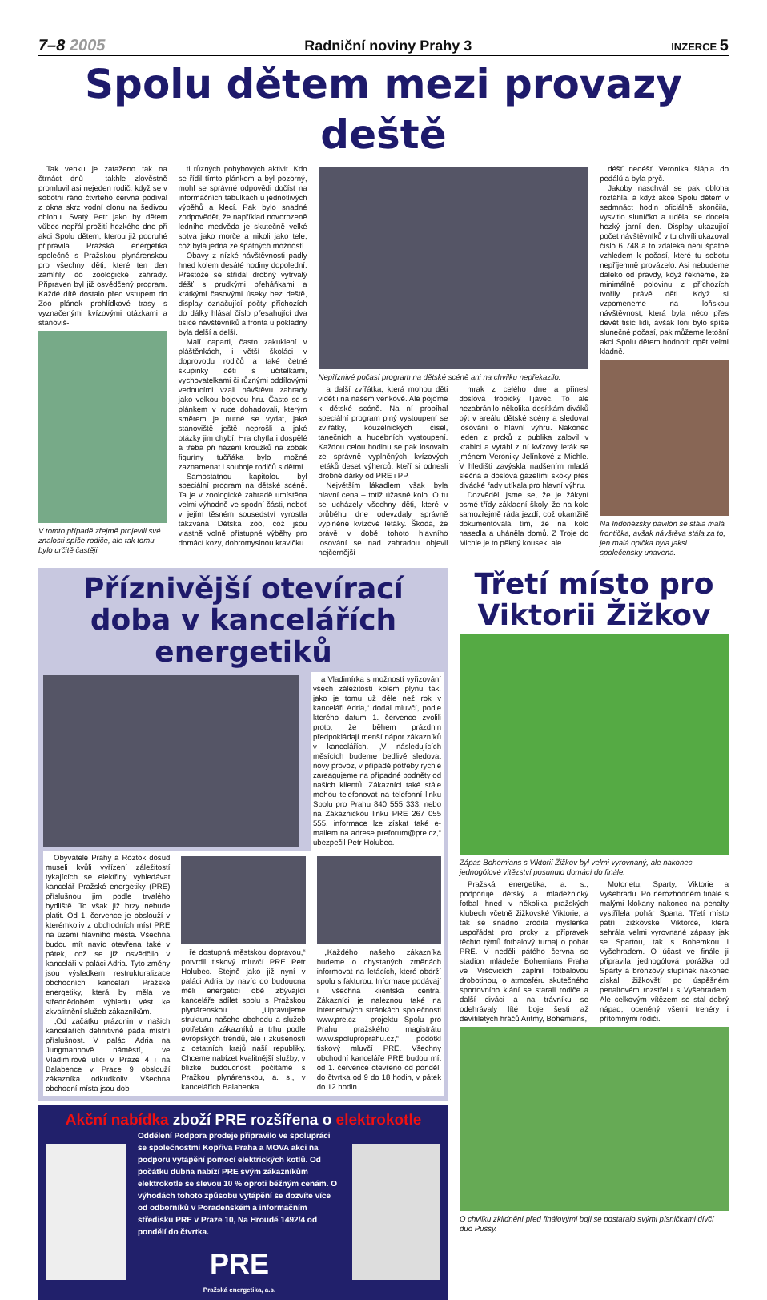7–8 2005 Radniční noviny Prahy 3
INZERCE 5
Spolu dětem mezi provazy deště
Tak venku je zataženo tak na čtrnáct dnů – takhle zlověstně promluvil asi nejeden rodič, když se v sobotní ráno čtvrtého června podíval z okna skrz vodní clonu na šedivou oblohu. Svatý Petr jako by dětem vůbec nepřál prožití hezkého dne při akci Spolu dětem, kterou již podruhé připravila Pražská energetika společně s Pražskou plynárenskou pro všechny děti, které ten den zamířily do zoologické zahrady. Připraven byl již osvědčený program. Každé dítě dostalo před vstupem do Zoo plánek prohlídkové trasy s vyznačenými kvízovými otázkami a stanoviš-
V tomto případě zřejmě projevili své znalosti spíše rodiče, ale tak tomu bylo určitě častěji.
ti různých pohybových aktivit. Kdo se řídil tímto plánkem a byl pozorný, mohl se správné odpovědi dočíst na informačních tabulkách u jednotlivých výběhů a klecí. Pak bylo snadné zodpovědět, že například novorozeně ledního medvěda je skutečně velké sotva jako morče a nikoli jako tele, což byla jedna ze špatných možností.
Obavy z nízké návštěvnosti padly hned kolem desáté hodiny dopolední. Přestože se střídal drobný vytrvalý déšť s prudkými přeháňkami a krátkými časovými úseky bez deště, display označující počty příchozích do dálky hlásal číslo přesahující dva tisíce návštěvníků a fronta u pokladny byla delší a delší.
Malí caparti, často zakuklení v pláštěnkách, i větší školáci v doprovodu rodičů a také četné skupinky dětí s učitelkami, vychovatelkami či různými oddílovými vedoucími vzali návštěvu zahrady jako velkou bojovou hru. Často se s plánkem v ruce dohadovali, kterým směrem je nutné se vydat, jaké stanoviště ještě neprošli a jaké otázky jim chybí. Hra chytla i dospělé a třeba při házení kroužků na zobák figuríny tučňáka bylo možné zaznamenat i souboje rodičů s dětmi.
Samostatnou kapitolou byl speciální program na dětské scéně. Ta je v zoologické zahradě umístěna velmi výhodně ve spodní části, neboť v jejím těsném sousedství vyrostla takzvaná Dětská zoo, což jsou vlastně volně přístupné výběhy pro domácí kozy, dobromyslnou kravičku
Nepříznivé počasí program na dětské scéně ani na chvilku nepřekazilo.
a další zvířátka, která mohou děti vidět i na našem venkově. Ale pojďme k dětské scéně. Na ní probíhal speciální program plný vystoupení se zvířátky, kouzelnických čísel, tanečních a hudebních vystoupení. Každou celou hodinu se pak losovalo ze správně vyplněných kvízových letáků deset výherců, kteří si odnesli drobné dárky od PRE i PP.
Největším lákadlem však byla hlavní cena – totiž úžasné kolo. O tu se ucházely všechny děti, které v průběhu dne odevzdaly správně vyplněné kvízové letáky. Škoda, že právě v době tohoto hlavního losování se nad zahradou objevil nejčernější
mrak z celého dne a přinesl doslova tropický lijavec. To ale nezabránilo několika desítkám diváků být v areálu dětské scény a sledovat losování o hlavní výhru. Nakonec jeden z prcků z publika zalovil v krabici a vytáhl z ní kvízový leták se jménem Veroniky Jelínkové z Michle. V hledišti zavýskla nadšením mladá slečna a doslova gazelími skoky přes divácké řady utíkala pro hlavní výhru.
Dozvěděli jsme se, že je žákyní osmé třídy základní školy, že na kole samozřejmě ráda jezdí, což okamžitě dokumentovala tím, že na kolo nasedla a uháněla domů. Z Troje do Michle je to pěkný kousek, ale
déšť nedéšť Veronika šlápla do pedálů a byla pryč.
Jakoby naschvál se pak obloha roztáhla, a když akce Spolu dětem v sedmnáct hodin oficiálně skončila, vysvitlo sluníčko a udělal se docela hezký jarní den. Display ukazující počet návštěvníků v tu chvíli ukazoval číslo 6 748 a to zdaleka není špatné vzhledem k počasí, které tu sobotu nepříjemně provázelo. Asi nebudeme daleko od pravdy, když řekneme, že minimálně polovinu z příchozích tvořily právě děti. Když si vzpomeneme na loňskou návštěvnost, která byla něco přes devět tisíc lidí, avšak loni bylo spíše slunečné počasí, pak můžeme letošní akci Spolu dětem hodnotit opět velmi kladně.
Na Indonézský pavilón se stála malá frontička, avšak návštěva stála za to, jen malá opička byla jaksi společensky unavena.
Příznivější otevírací doba v kancelářích energetiků
a Vladimírka s možností vyřizování všech záležitostí kolem plynu tak, jako je tomu už déle než rok v kanceláři Adria,“ dodal mluvčí, podle kterého datum 1. července zvolili proto, že během prázdnin předpokládají menší nápor zákazníků v kancelářích. „V následujících měsících budeme bedlivě sledovat nový provoz, v případě potřeby rychle zareagujeme na případné podněty od našich klientů. Zákazníci také stále mohou telefonovat na telefonní linku Spolu pro Prahu 840 555 333, nebo na Zákaznickou linku PRE 267 055 555, informace lze získat také e-mailem na adrese preforum@pre.cz,“ ubezpečil Petr Holubec.
Obyvatelé Prahy a Roztok dosud museli kvůli vyřízení záležitostí týkajících se elektřiny vyhledávat kancelář Pražské energetiky (PRE) příslušnou jim podle trvalého bydliště. To však již brzy nebude platit. Od 1. července je obslouží v kterémkoliv z obchodních míst PRE na území hlavního města. Všechna budou mít navíc otevřena také v pátek, což se již osvědčilo v kanceláři v paláci Adria. Tyto změny jsou výsledkem restrukturalizace obchodních kanceláří Pražské energetiky, která by měla ve střednědobém výhledu vést ke zkvalitnění služeb zákazníkům.
„Od začátku prázdnin v našich kancelářích definitivně padá místní příslušnost. V paláci Adria na Jungmannově náměstí, ve Vladimírově ulici v Praze 4 i na Balabence v Praze 9 obslouží zákazníka odkudkoliv. Všechna obchodní místa jsou dob-
ře dostupná městskou dopravou,“ potvrdil tiskový mluvčí PRE Petr Holubec. Stejně jako již nyní v paláci Adria by navíc do budoucna měli energetici obě zbývající kanceláře sdílet spolu s Pražskou plynárenskou. „Upravujeme strukturu našeho obchodu a služeb potřebám zákazníků a trhu podle evropských trendů, ale i zkušeností z ostatních krajů naší republiky. Chceme nabízet kvalitnější služby, v blízké budoucnosti počítáme s Pražkou plynárenskou, a. s., v kancelářích Balabenka
„Každého našeho zákazníka budeme o chystaných změnách informovat na letácích, které obdrží spolu s fakturou. Informace podávají i všechna klientská centra. Zákazníci je naleznou také na internetových stránkách společnosti www.pre.cz i projektu Spolu pro Prahu pražského magistrátu www.spoluproprahu.cz,“ podotkl tiskový mluvčí PRE. Všechny obchodní kanceláře PRE budou mít od 1. července otevřeno od pondělí do čtvrtka od 9 do 18 hodin, v pátek do 12 hodin.
Akční nabídka zboží PRE rozšířena o elektrokotle
Oddělení Podpora prodeje připravilo ve spolupráci se společnostmi Kopřiva Praha a MOVA akci na podporu vytápění pomocí elektrických kotlů. Od počátku dubna nabízí PRE svým zákazníkům elektrokotle se slevou 10 % oproti běžným cenám. O výhodách tohoto způsobu vytápění se dozvíte více od odborníků v Poradenském a informačním středisku PRE v Praze 10, Na Hroudě 1492/4 od pondělí do čtvrtka.
PRE
Pražská energetika, a.s.
Třetí místo pro Viktorii Žižkov
Zápas Bohemians s Viktorií Žižkov byl velmi vyrovnaný, ale nakonec jednogólové vítězství posunulo domácí do finále.
Pražská energetika, a. s., podporuje dětský a mládežnický fotbal hned v několika pražských klubech včetně žižkovské Viktorie, a tak se snadno zrodila myšlenka uspořádat pro prcky z přípravek těchto týmů fotbalový turnaj o pohár PRE. V neděli pátého června se stadion mládeže Bohemians Praha ve Vršovicích zaplnil fotbalovou drobotinou, o atmosféru skutečného sportovního klání se starali rodiče a další diváci a na trávníku se odehrávaly líté boje šesti až devítiletých hráčů Aritmy, Bohemians,
Motorletu, Sparty, Viktorie a Vyšehradu. Po nerozhodném finále s malými klokany nakonec na penalty vystřílela pohár Sparta. Třetí místo patří žižkovské Viktorce, která sehrála velmi vyrovnané zápasy jak se Spartou, tak s Bohemkou i Vyšehradem. O účast ve finále ji připravila jednogólová porážka od Sparty a bronzový stupínek nakonec získali žižkovští po úspěšném penaltovém rozstřelu s Vyšehradem. Ale celkovým vítězem se stal dobrý nápad, oceněný všemi trenéry i přítomnými rodiči.
O chvilku zklidnění před finálovými boji se postaralo svými písničkami dívčí duo Pussy.